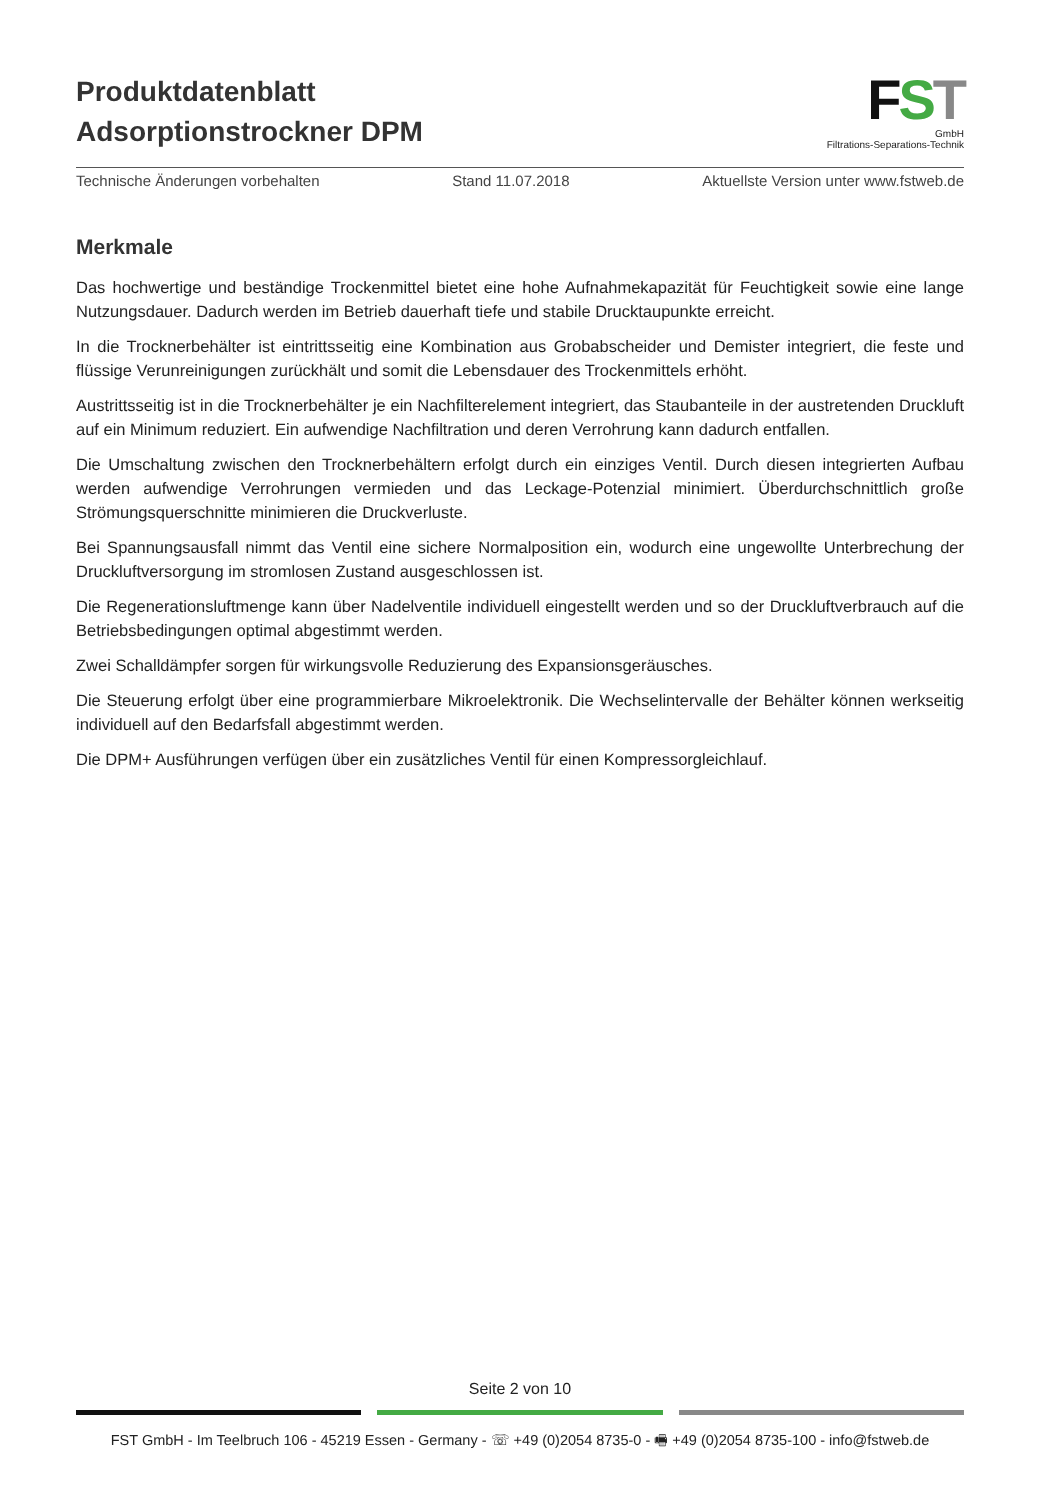Produktdatenblatt
Adsorptionstrockner DPM
FST
GmbH
Filtrations-Separations-Technik
Technische Änderungen vorbehalten Stand 11.07.2018 Aktuellste Version unter www.fstweb.de
Merkmale
Das hochwertige und beständige Trockenmittel bietet eine hohe Aufnahmekapazität für Feuchtigkeit sowie eine lange Nutzungsdauer. Dadurch werden im Betrieb dauerhaft tiefe und stabile Drucktaupunkte erreicht.
In die Trocknerbehälter ist eintrittsseitig eine Kombination aus Grobabscheider und Demister integriert, die feste und flüssige Verunreinigungen zurückhält und somit die Lebensdauer des Trockenmittels erhöht.
Austrittsseitig ist in die Trocknerbehälter je ein Nachfilterelement integriert, das Staubanteile in der austretenden Druckluft auf ein Minimum reduziert. Ein aufwendige Nachfiltration und deren Verrohrung kann dadurch entfallen.
Die Umschaltung zwischen den Trocknerbehältern erfolgt durch ein einziges Ventil. Durch diesen integrierten Aufbau werden aufwendige Verrohrungen vermieden und das Leckage-Potenzial minimiert. Überdurchschnittlich große Strömungsquerschnitte minimieren die Druckverluste.
Bei Spannungsausfall nimmt das Ventil eine sichere Normalposition ein, wodurch eine ungewollte Unterbrechung der Druckluftversorgung im stromlosen Zustand ausgeschlossen ist.
Die Regenerationsluftmenge kann über Nadelventile individuell eingestellt werden und so der Druckluftverbrauch auf die Betriebsbedingungen optimal abgestimmt werden.
Zwei Schalldämpfer sorgen für wirkungsvolle Reduzierung des Expansionsgeräusches.
Die Steuerung erfolgt über eine programmierbare Mikroelektronik. Die Wechselintervalle der Behälter können werkseitig individuell auf den Bedarfsfall abgestimmt werden.
Die DPM+ Ausführungen verfügen über ein zusätzliches Ventil für einen Kompressorgleichlauf.
Seite 2 von 10
FST GmbH - Im Teelbruch 106 - 45219 Essen - Germany - ☏ +49 (0)2054 8735-0 - 🖷 +49 (0)2054 8735-100 - info@fstweb.de